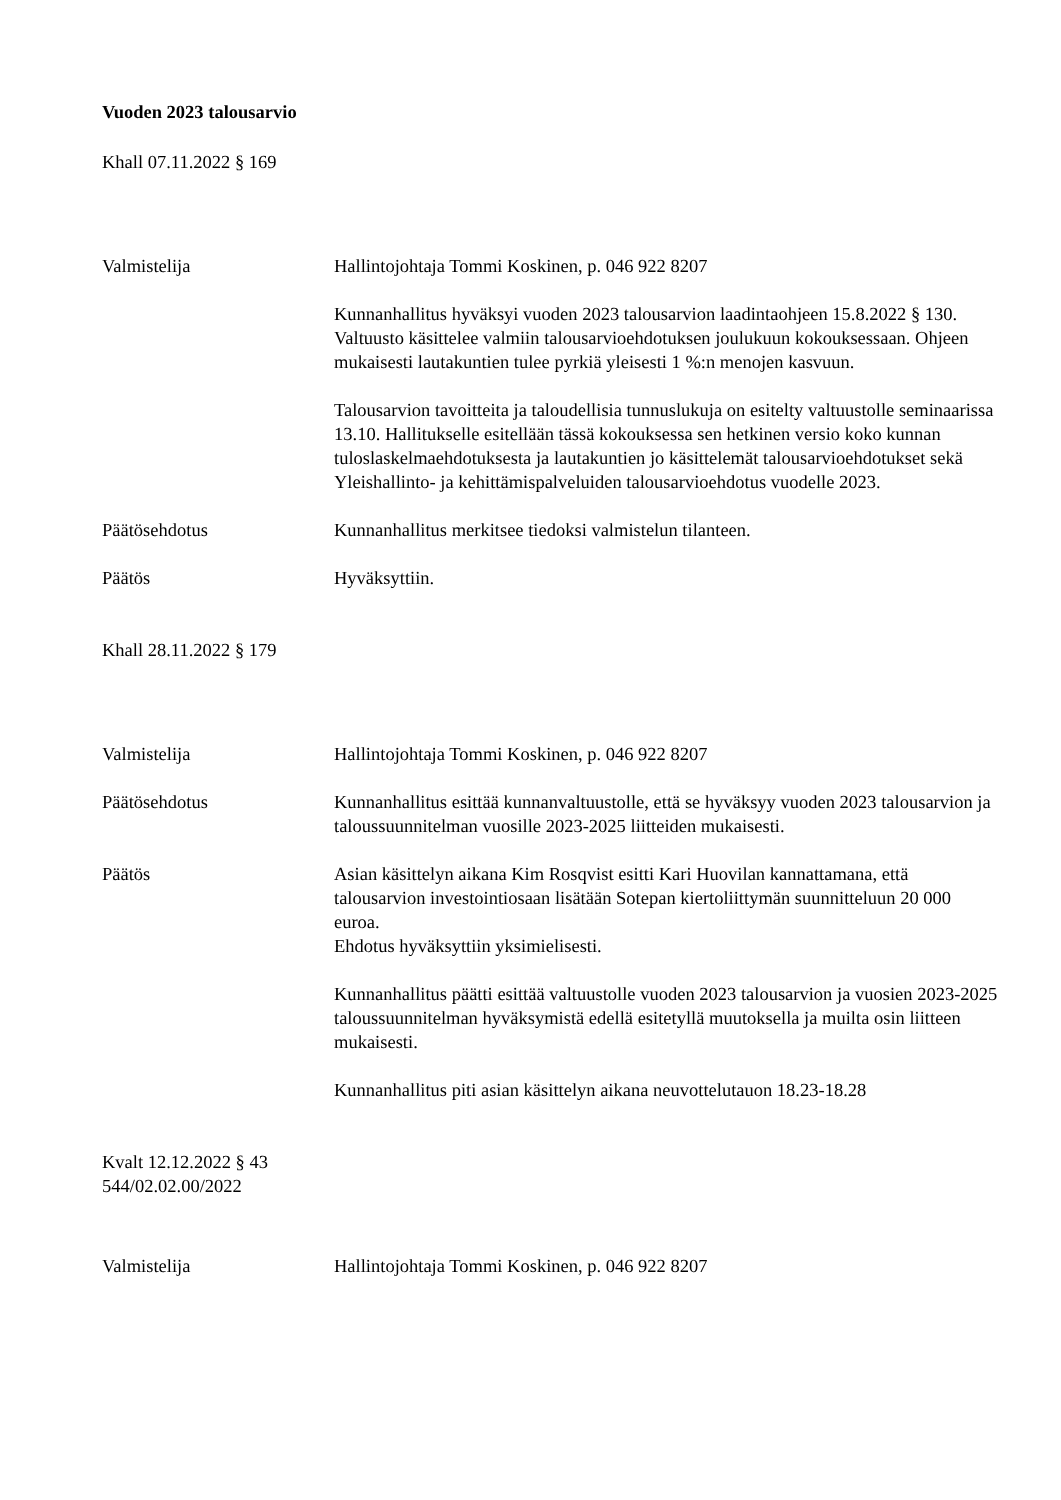Vuoden 2023 talousarvio
Khall 07.11.2022 § 169
Valmistelija Hallintojohtaja Tommi Koskinen, p. 046 922 8207
Kunnanhallitus hyväksyi vuoden 2023 talousarvion laadintaohjeen 15.8.2022 § 130. Valtuusto käsittelee valmiin talousarvioehdotuksen joulukuun kokouksessaan. Ohjeen mukaisesti lautakuntien tulee pyrkiä yleisesti 1 %:n menojen kasvuun.
Talousarvion tavoitteita ja taloudellisia tunnuslukuja on esitelty valtuustolle seminaarissa 13.10. Hallitukselle esitellään tässä kokouksessa sen hetkinen versio koko kunnan tuloslaskelmaehdotuksesta ja lautakuntien jo käsittelemät talousarvioehdotukset sekä Yleishallinto- ja kehittämispalveluiden talousarvioehdotus vuodelle 2023.
Päätösehdotus Kunnanhallitus merkitsee tiedoksi valmistelun tilanteen.
Päätös Hyväksyttiin.
Khall 28.11.2022 § 179
Valmistelija Hallintojohtaja Tommi Koskinen, p. 046 922 8207
Päätösehdotus Kunnanhallitus esittää kunnanvaltuustolle, että se hyväksyy vuoden 2023 talousarvion ja taloussuunnitelman vuosille 2023-2025 liitteiden mukaisesti.
Päätös Asian käsittelyn aikana Kim Rosqvist esitti Kari Huovilan kannattamana, että talousarvion investointiosaan lisätään Sotepan kiertoliittymän suunnitteluun 20 000 euroa.
Ehdotus hyväksyttiin yksimielisesti.
Kunnanhallitus päätti esittää valtuustolle vuoden 2023 talousarvion ja vuosien 2023-2025 taloussuunnitelman hyväksymistä edellä esitetyllä muutoksella ja muilta osin liitteen mukaisesti.
Kunnanhallitus piti asian käsittelyn aikana neuvottelutauon 18.23-18.28
Kvalt 12.12.2022 § 43
544/02.02.00/2022
Valmistelija Hallintojohtaja Tommi Koskinen, p. 046 922 8207